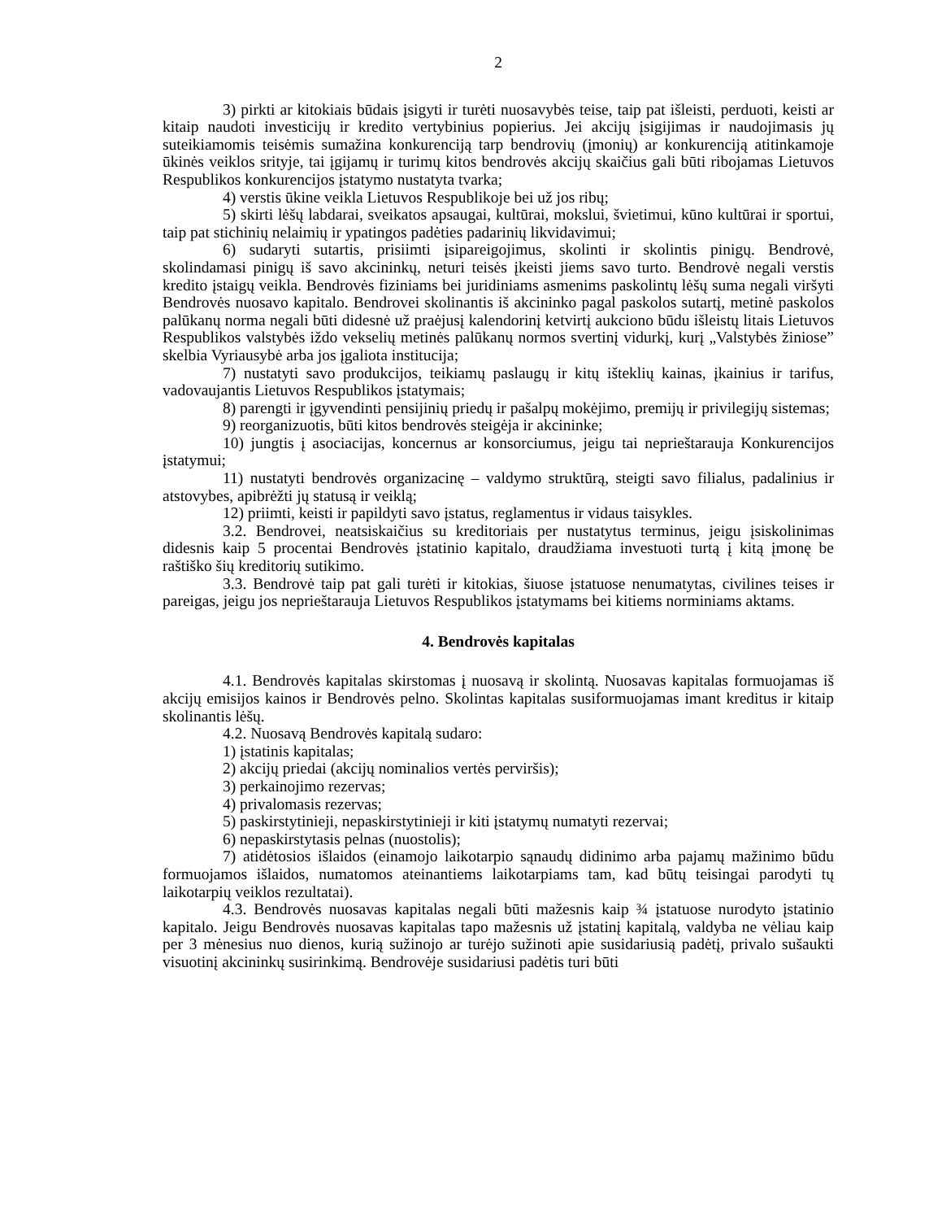2
3) pirkti ar kitokiais būdais įsigyti ir turėti nuosavybės teise, taip pat išleisti, perduoti, keisti ar kitaip naudoti investicijų ir kredito vertybinius popierius. Jei akcijų įsigijimas ir naudojimasis jų suteikiamomis teisėmis sumažina konkurenciją tarp bendrovių (įmonių) ar konkurenciją atitinkamoje ūkinės veiklos srityje, tai įgijamų ir turimų kitos bendrovės akcijų skaičius gali būti ribojamas Lietuvos Respublikos konkurencijos įstatymo nustatyta tvarka;
4) verstis ūkine veikla Lietuvos Respublikoje bei už jos ribų;
5) skirti lėšų labdarai, sveikatos apsaugai, kultūrai, mokslui, švietimui, kūno kultūrai ir sportui, taip pat stichinių nelaimių ir ypatingos padėties padarinių likvidavimui;
6) sudaryti sutartis, prisiimti įsipareigojimus, skolinti ir skolintis pinigų. Bendrovė, skolindamasi pinigų iš savo akcininkų, neturi teisės įkeisti jiems savo turto. Bendrovė negali verstis kredito įstaigų veikla. Bendrovės fiziniams bei juridiniams asmenims paskolintų lėšų suma negali viršyti Bendrovės nuosavo kapitalo. Bendrovei skolinantis iš akcininko pagal paskolos sutartį, metinė paskolos palūkanų norma negali būti didesnė už praėjusį kalendorinį ketvirtį aukciono būdu išleistų litais Lietuvos Respublikos valstybės iždo vekselių metinės palūkanų normos svertinį vidurkį, kurį „Valstybės žiniose” skelbia Vyriausybė arba jos įgaliota institucija;
7) nustatyti savo produkcijos, teikiamų paslaugų ir kitų išteklių kainas, įkainius ir tarifus, vadovaujantis Lietuvos Respublikos įstatymais;
8) parengti ir įgyvendinti pensijinių priedų ir pašalpų mokėjimo, premijų ir privilegijų sistemas;
9) reorganizuotis, būti kitos bendrovės steigėja ir akcininke;
10) jungtis į asociacijas, koncernus ar konsorciumus, jeigu tai neprieštarauja Konkurencijos įstatymui;
11) nustatyti bendrovės organizacinę – valdymo struktūrą, steigti savo filialus, padalinius ir atstovybes, apibrėžti jų statusą ir veiklą;
12) priimti, keisti ir papildyti savo įstatus, reglamentus ir vidaus taisykles.
3.2. Bendrovei, neatsiskaičius su kreditoriais per nustatytus terminus, jeigu įsiskolinimas didesnis kaip 5 procentai Bendrovės įstatinio kapitalo, draudžiama investuoti turtą į kitą įmonę be raštiško šių kreditorių sutikimo.
3.3. Bendrovė taip pat gali turėti ir kitokias, šiuose įstatuose nenumatytas, civilines teises ir pareigas, jeigu jos neprieštarauja Lietuvos Respublikos įstatymams bei kitiems norminiams aktams.
4. Bendrovės kapitalas
4.1. Bendrovės kapitalas skirstomas į nuosavą ir skolintą. Nuosavas kapitalas formuojamas iš akcijų emisijos kainos ir Bendrovės pelno. Skolintas kapitalas susiformuojamas imant kreditus ir kitaip skolinantis lėšų.
4.2. Nuosavą Bendrovės kapitalą sudaro:
1) įstatinis kapitalas;
2) akcijų priedai (akcijų nominalios vertės perviršis);
3) perkainojimo rezervas;
4) privalomasis rezervas;
5) paskirstytinieji, nepaskirstytinieji ir kiti įstatymų numatyti rezervai;
6) nepaskirstytasis pelnas (nuostolis);
7) atidėtosios išlaidos (einamojo laikotarpio sąnaudų didinimo arba pajamų mažinimo būdu formuojamos išlaidos, numatomos ateinantiems laikotarpiams tam, kad būtų teisingai parodyti tų laikotarpių veiklos rezultatai).
4.3. Bendrovės nuosavas kapitalas negali būti mažesnis kaip ¾ įstatuose nurodyto įstatinio kapitalo. Jeigu Bendrovės nuosavas kapitalas tapo mažesnis už įstatinį kapitalą, valdyba ne vėliau kaip per 3 mėnesius nuo dienos, kurią sužinojo ar turėjo sužinoti apie susidariusią padėtį, privalo sušaukti visuotinį akcininkų susirinkimą. Bendrovėje susidariusi padėtis turi būti